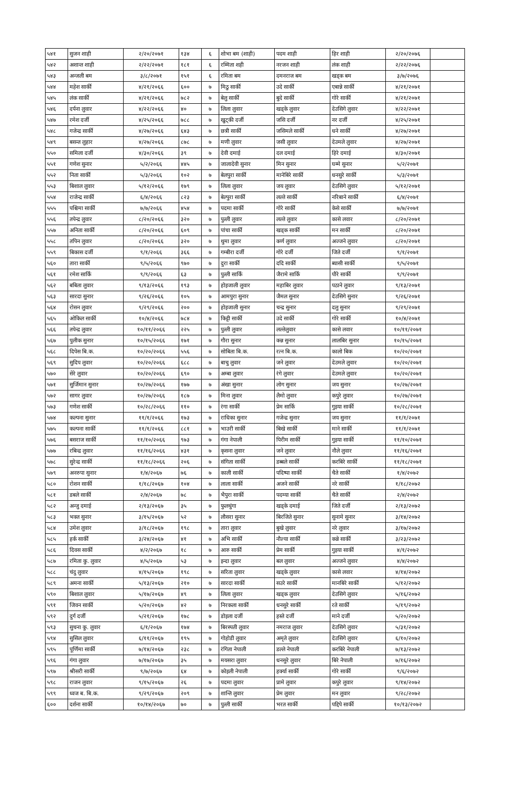| ५४१ | सुजन शाही | २/२०/२०७१ | १३४ | ६ | शोभा बम (शाही) | पदम शाही | हिर शाही | २/२०/२०७६ | |
| ५४२ | अशान्त शाही | २/२२/२०७१ | १८१ | ६ | रम्मिता शही | नरजन शाही | लंक शाही | २/२२/२०७६ | |
| ५४३ | अन्जली बम | ३/८/२०७१ | १५१ | ६ | रमिता बम | दमनराज बम | खड्क बम | ३/७/२०७६ | |
| ५४४ | महेश सार्की | ४/२१/२०६६ | ६०० | ७ | मिठु सार्की | उदे सार्की | एबान्ने सार्की | ४/२१/२०७१ | |
| ५४५ | लंक सार्की | ४/२१/२०६६ | ७८२ | ७ | बेलु सार्की | बुदे सार्की | गोरे सार्की | ४/२१/२०७१ | |
| ५४६ | दर्पना लुवार | ४/२२/२०६६ | ४० | ७ | लिला लुवार | खड्के लुवार | देउसिगे लुवार | ४/२२/२०७१ | |
| ५४७ | रमेश दर्जी | ४/२५/२०६६ | ७८८ | ७ | खुट्की दर्जी | जसि दर्जी | नर दर्जी | ४/२५/२०७१ | |
| ५४८ | गजेन्द्र सार्की | ४/२७/२०६६ | ६४३ | ७ | छत्री सार्की | जसिमले सार्की | धने सार्की | ४/२७/२०७१ | |
| ५४९ | बसन्त लुहार | ४/२७/२०६६ | ८७८ | ७ | मणी लुवार | जसी लुवार | देउमले लुवार | ४/२७/२०७१ | |
| ५५० | समिला दर्जी | ४/३०/२०६६ | ३९ | ७ | देवी दमाई | दल दमाई | हिरे दमाई | ४/३०/२०७१ | |
| ५५१ | गणेश सुनार | ५/२/२०६६ | ४४५ | ७ | जालादेवी सुनार | मिन सुनार | घम्मे सुनार | ५/२/२०७१ | |
| ५५२ | निता सार्की | ५/३/२०६६ | १०२ | ७ | बेलपुरा सार्की | मानेबिरे सार्की | धनसुरे सार्की | ५/३/२०७१ | |
| ५५३ | बिशाल लुवार | ५/१२/२०६६ | १७९ | ७ | लिला लुवार | जय लुवार | देउसिगे लुवार | ५/१२/२०७१ | |
| ५५४ | राजेन्द्र सार्की | ६/४/२०६६ | ८२३ | ७ | बेल्पुरा सार्की | लल्ते सार्की | नरिबाने सार्की | ६/४/२०७१ | |
| ५५५ | पश्चिमा सार्की | ७/७/२०६६ | ४५४ | ७ | पदमा सार्की | गोरे सार्की | केसे सार्की | ७/७/२०७१ | |
| ५५६ | तपेन्द्र लुवार | ८/२०/२०६६ | ३२० | ७ | पुत्ली लुवार | लल्ते लुवार | कासे लवार | ८/२०/२०७१ | |
| ५५७ | अनिता सार्की | ८/२०/२०६६ | ६०९ | ७ | पांचा सार्की | खड्क सार्की | मन सार्की | ८/२०/२०७१ | |
| ५५८ | तपिन लुवार | ८/२०/२०६६ | ३२० | ७ | थुमा लुवार | कर्ण लुवार | अज्जने लुवार | ८/२०/२०७१ | |
| ५५९ | बिकास दर्जी | ९/१/२०६६ | ३६६ | ७ | गम्बीरा दर्जी | गोरे दर्जी | जिते दर्जी | ९/१/२०७१ | |
| ५६० | तारा सार्की | ९/५/२०६६ | ९७० | ७ | दुरा सार्की | ददि सार्की | ब्यासी सार्की | ९/५/२०७१ | |
| ५६१ | रमेश सार्कि | ९/९/२०६६ | ६३ | ७ | पुत्ली सार्कि | जैरामे सार्कि | पौरे सार्की | ९/९/२०७१ | |
| ५६२ | बबिता लुवार | ९/१३/२०६६ | १९३ | ७ | होइजाली लुवार | महाबिर लुवार | पठाने लुवार | ९/१३/२०७१ | |
| ५६३ | सारदा सुनार | ९/२६/२०६६ | १०५ | ७ | आमपुरा सुनार | जैमल सुनार | देउसिगे सुनार | ९/२६/२०७१ | |
| ५६४ | रोसन लुवार | ९/२९/२०६६ | २०० | ७ | होइजाली सुनार | चन्द्र सुनार | दलु सुनार | ९/२९/२०७१ | |
| ५६५ | ओकिल सार्की | १०/४/२०६६ | ७८४ | ७ | किट्टी सार्की | उदे सार्की | गोरे सार्की | १०/४/२०७१ | |
| ५६६ | तपेन्द्र लुवार | १०/११/२०६६ | २२५ | ७ | पुत्ली लुवार | लल्तेलुवार | कासे लवार | १०/११/२०७१ | |
| ५६७ | पुलीक सुनार | १०/१५/२०६६ | १७१ | ७ | गौरा सुनार | कन्न सुनार | लालबिर सुनार | १०/१५/२०७१ | |
| ५६८ | दिपेस बि.क. | १०/२०/२०६६ | ५५६ | ७ | सोबिता बि.क. | रत्न बि.क. | कालो बिक | १०/२०/२०७१ | |
| ५६९ | सुदिप लुवार | १०/२०/२०६६ | ६८८ | ७ | बाचु लुवार | जने लुवार | देउमले लुवार | १०/२०/२०७१ | |
| ५७० | सेरे लुवार | १०/२०/२०६६ | ६९० | ७ | अम्बा लुवार | रंगे लुवार | देउमले लुवार | १०/२०/२०७१ | |
| ५७१ | सुर्जिमान सुनार | १०/२७/२०६६ | १७७ | ७ | अंखा सुनार | लोग सुनार | जय सुनार | १०/२७/२०७१ | |
| ५७२ | सागर लुवार | १०/२७/२०६६ | १८७ | ७ | मिना लुवार | लैमो लुवार | कपुरे लुवार | १०/२७/२०७१ | |
| ५७३ | गणेश सार्की | १०/२८/२०६६ | ११० | ७ | रंगा सार्की | प्रेम सार्कि | गुइया सार्की | १०/२८/२०७१ | |
| ५७४ | कल्पना सुनार | ११/१/२०६६ | १७३ | ७ | राधिका सुनार | गजेन्द्र सुनार | जय सुनार | ११/१/२०७१ | |
| ५७५ | कल्पना सार्की | ११/१/२०६६ | ८८१ | ७ | भाउरी सार्की | बिखे सार्की | माने सार्की | ११/१/२०७१ | |
| ५७६ | बसराज सार्की | ११/१०/२०६६ | ९७३ | ७ | गंगा नेपाली | पिरीम सार्की | गुइया सार्की | ११/१०/२०७१ | |
| ५७७ | रबिन्द्र लुवार | ११/१६/२०६६ | ४३१ | ७ | कृसना लुवार | जने लुवार | नौले लुवार | ११/१६/२०७१ | |
| ५७८ | सुरेन्द्र सार्की | ११/१८/२०६६ | २०६ | ७ | संगिता सार्की | डब्बले सार्की | करबिरे सार्की | ११/१८/२०७१ | |
| ५७९ | अनरुपा सुनार | १/४/२०६७ | ७६ | ७ | काली सार्की | पदिष्पा सार्की | चैते सार्की | १/४/२०७२ | |
| ५८० | रोशन सार्की | १/१८/२०६७ | १०४ | ७ | लाला सार्की | अजने सार्की | नरे सार्की | १/१८/२०७२ | |
| ५८१ | डबले सार्की | २/४/२०६७ | ७८ | ७ | भैपुरा सार्की | पदम्या सार्की | चैते सार्की | २/४/२०७२ | |
| ५८२ | अन्जु दमाई | २/१३/२०६७ | ३५ | ७ | फुलथुंगा | खड्के दमाई | जिते दर्जी | २/१३/२०७२ | |
| ५८३ | भक्त सुनार | ३/१५/२०६७ | ५२ | ७ | लौसरा सुनार | बिरजिते सुनार | सुनामे सुनार | ३/१४/२०७२ | |
| ५८४ | उमेश लुवार | ३/१८/२०६७ | १९८ | ७ | तारा लुवार | बुखे लुवार | नरे लुवार | ३/१७/२०७२ | |
| ५८५ | हर्क सार्की | ३/२४/२०६७ | ४१ | ७ | अभि सार्की | नौल्या सार्की | कन्ने सार्की | ३/२३/२०७२ | |
| ५८६ | दिवस सार्की | ४/२/२०६७ | १८ | ७ | आरु सार्की | प्रेम सार्की | गुइया सार्की | ४/१/२०७२ | |
| ५८७ | रमिता कु. लुवार | ४/५/२०६७ | ५३ | ७ | इन्दा लुवार | बल लुवार | अज्जने लुवार | ४/४/२०७२ | |
| ५८८ | चंदु लुवार | ४/१५/२०६७ | १९८ | ७ | सरिता लुवार | खड्के लुवार | कासे लवार | ४/१४/२०७२ | |
| ५८९ | अमना सार्की | ५/१३/२०६७ | २१० | ७ | सारदा सार्की | सउरे सार्की | मानबिरे सार्की | ५/१२/२०७२ | |
| ५९० | बिशाल लुवार | ५/१७/२०६७ | ४९ | ७ | लिला लुवार | खड्क लुवार | देउसिगे लुवार | ५/१६/२०७२ | |
| ५९१ | जिवन सार्की | ५/२०/२०६७ | ४२ | ७ | निरकला सार्की | धनसुरे सार्की | रते सार्की | ५/१९/२०७२ | |
| ५९२ | दुर्ग दर्जी | ५/२१/२०६७ | १७८ | ७ | डोइला दर्जी | हस्ते दर्जी | माने दर्जी | ५/२०/२०७२ | |
| ५९३ | सुचना कु. लुवार | ६/१/२०६७ | १७४ | ७ | बिरस्पती लुवार | नमराज लुवार | देउसिगे लुवार | ५/३१/२०७२ | |
| ५९४ | सुसिल लुवार | ६/११/२०६७ | १९५ | ७ | गोहोडी लुवार | अमृते लुवार | देउसिगे लुवार | ६/१०/२०७२ | |
| ५९५ | पूर्णिमा सार्की | ७/१४/२०६७ | २३८ | ७ | रंगिता नेपाली | डल्ले नेपाली | करबिरे नेपाली | ७/१३/२०७२ | |
| ५९६ | गंगा लुवार | ७/१७/२०६७ | ३५ | ७ | मयसरा लुवार | धनसुरे लुवार | बिरे नेपाली | ७/१६/२०७२ | |
| ५९७ | श्रीसरी सार्की | ९/७/२०६७ | ६४ | ७ | कोइली नेपाली | हर्क्या सार्की | गोरे सार्की | ९/६/२०७२ | |
| ५९८ | राजन लुवार | ९/१५/२०६७ | २६ | ७ | पदमा लुवार | प्रामे लुवार | कपुरे लुवार | ९/१४/२०७२ | |
| ५९९ | ध्वज ब. बि.क. | ९/२९/२०६७ | २०९ | ७ | शान्ति लुवार | प्रेम लुवार | मन लुवार | ९/२८/२०७२ | |
| ६०० | दर्शना सार्की | १०/१४/२०६७ | ७० | ७ | पुत्ली सार्की | भरत सार्की | पद्दिपे सार्की | १०/१३/२०७२ | |